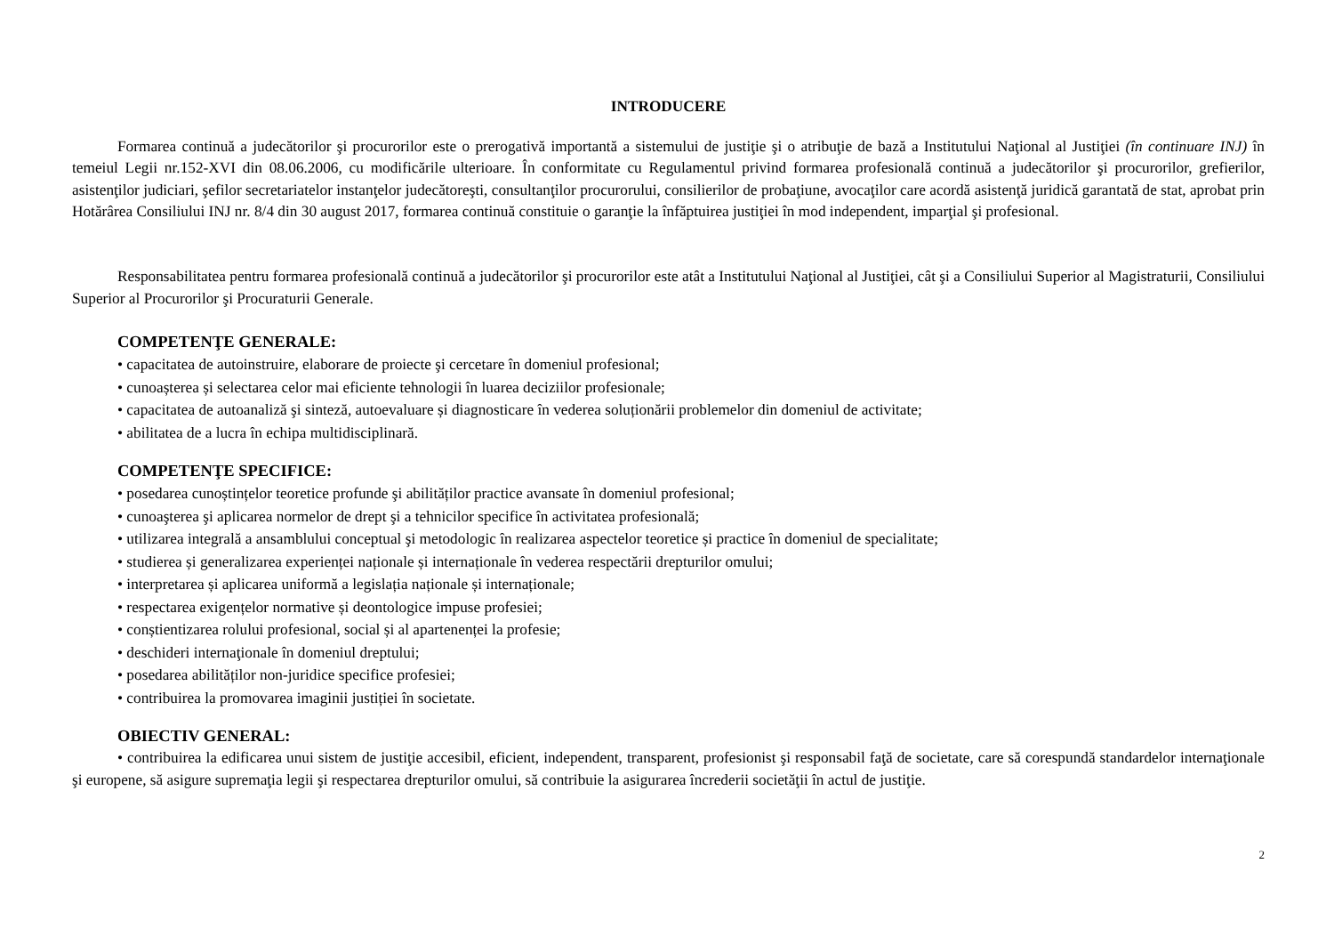INTRODUCERE
Formarea continuă a judecătorilor şi procurorilor este o prerogativă importantă a sistemului de justiţie şi o atribuţie de bază a Institutului Naţional al Justiţiei (în continuare INJ) în temeiul Legii nr.152-XVI din 08.06.2006, cu modificările ulterioare. În conformitate cu Regulamentul privind formarea profesională continuă a judecătorilor şi procurorilor, grefierilor, asistenţilor judiciari, şefilor secretariatelor instanţelor judecătoreşti, consultanţilor procurorului, consilierilor de probaţiune, avocaţilor care acordă asistenţă juridică garantată de stat, aprobat prin Hotărârea Consiliului INJ nr. 8/4 din 30 august 2017, formarea continuă constituie o garanţie la înfăptuirea justiţiei în mod independent, imparţial şi profesional.
Responsabilitatea pentru formarea profesională continuă a judecătorilor şi procurorilor este atât a Institutului Naţional al Justiţiei, cât şi a Consiliului Superior al Magistraturii, Consiliului Superior al Procurorilor şi Procuraturii Generale.
COMPETENŢE GENERALE:
• capacitatea de autoinstruire, elaborare de proiecte şi cercetare în domeniul profesional;
• cunoașterea și selectarea celor mai eficiente tehnologii în luarea deciziilor profesionale;
• capacitatea de autoanaliză şi sinteză, autoevaluare și diagnosticare în vederea soluționării problemelor din domeniul de activitate;
• abilitatea de a lucra în echipa multidisciplinară.
COMPETENŢE SPECIFICE:
• posedarea cunoștințelor teoretice profunde şi abilităților practice avansate în domeniul profesional;
• cunoaşterea şi aplicarea normelor de drept şi a tehnicilor specifice în activitatea profesională;
• utilizarea integrală a ansamblului conceptual şi metodologic în realizarea aspectelor teoretice și practice în domeniul de specialitate;
• studierea și generalizarea experienței naționale și internaționale în vederea respectării drepturilor omului;
• interpretarea și aplicarea uniformă a legislația naționale și internaționale;
• respectarea exigențelor normative și deontologice impuse profesiei;
• conștientizarea rolului profesional, social și al apartenenței la profesie;
• deschideri internaţionale în domeniul dreptului;
• posedarea abilităților non-juridice specifice profesiei;
• contribuirea la promovarea imaginii justiției în societate.
OBIECTIV GENERAL:
• contribuirea la edificarea unui sistem de justiţie accesibil, eficient, independent, transparent, profesionist şi responsabil faţă de societate, care să corespundă standardelor internaţionale şi europene, să asigure supremaţia legii şi respectarea drepturilor omului, să contribuie la asigurarea încrederii societăţii în actul de justiţie.
2